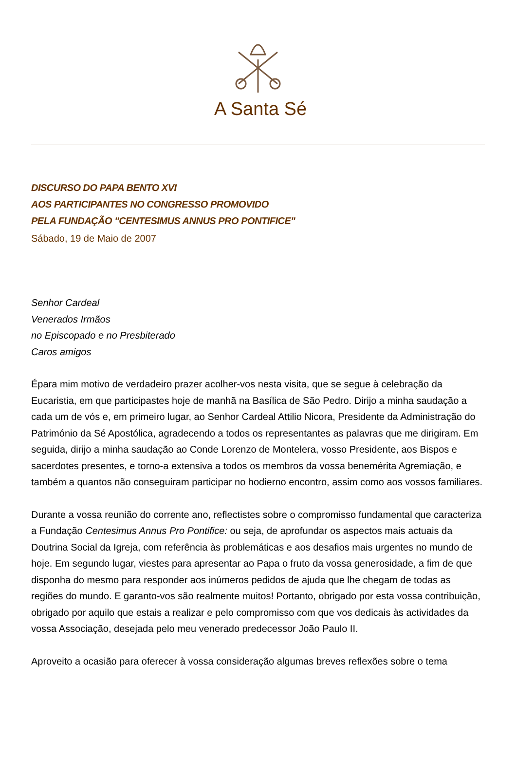A Santa Sé
DISCURSO DO PAPA BENTO XVI
AOS PARTICIPANTES NO CONGRESSO PROMOVIDO
PELA FUNDAÇÃO "CENTESIMUS ANNUS PRO PONTIFICE"
Sábado, 19 de Maio de 2007
Senhor Cardeal
Venerados Irmãos
no Episcopado e no Presbiterado
Caros amigos
Épara mim motivo de verdadeiro prazer acolher-vos nesta visita, que se segue à celebração da Eucaristia, em que participastes hoje de manhã na Basílica de São Pedro. Dirijo a minha saudação a cada um de vós e, em primeiro lugar, ao Senhor Cardeal Attilio Nicora, Presidente da Administração do Património da Sé Apostólica, agradecendo a todos os representantes as palavras que me dirigiram. Em seguida, dirijo a minha saudação ao Conde Lorenzo de Montelera, vosso Presidente, aos Bispos e sacerdotes presentes, e torno-a extensiva a todos os membros da vossa benemérita Agremiação, e também a quantos não conseguiram participar no hodierno encontro, assim como aos vossos familiares.
Durante a vossa reunião do corrente ano, reflectistes sobre o compromisso fundamental que caracteriza a Fundação Centesimus Annus Pro Pontifice: ou seja, de aprofundar os aspectos mais actuais da Doutrina Social da Igreja, com referência às problemáticas e aos desafios mais urgentes no mundo de hoje. Em segundo lugar, viestes para apresentar ao Papa o fruto da vossa generosidade, a fim de que disponha do mesmo para responder aos inúmeros pedidos de ajuda que lhe chegam de todas as regiões do mundo. E garanto-vos são realmente muitos! Portanto, obrigado por esta vossa contribuição, obrigado por aquilo que estais a realizar e pelo compromisso com que vos dedicais às actividades da vossa Associação, desejada pelo meu venerado predecessor João Paulo II.
Aproveito a ocasião para oferecer à vossa consideração algumas breves reflexões sobre o tema